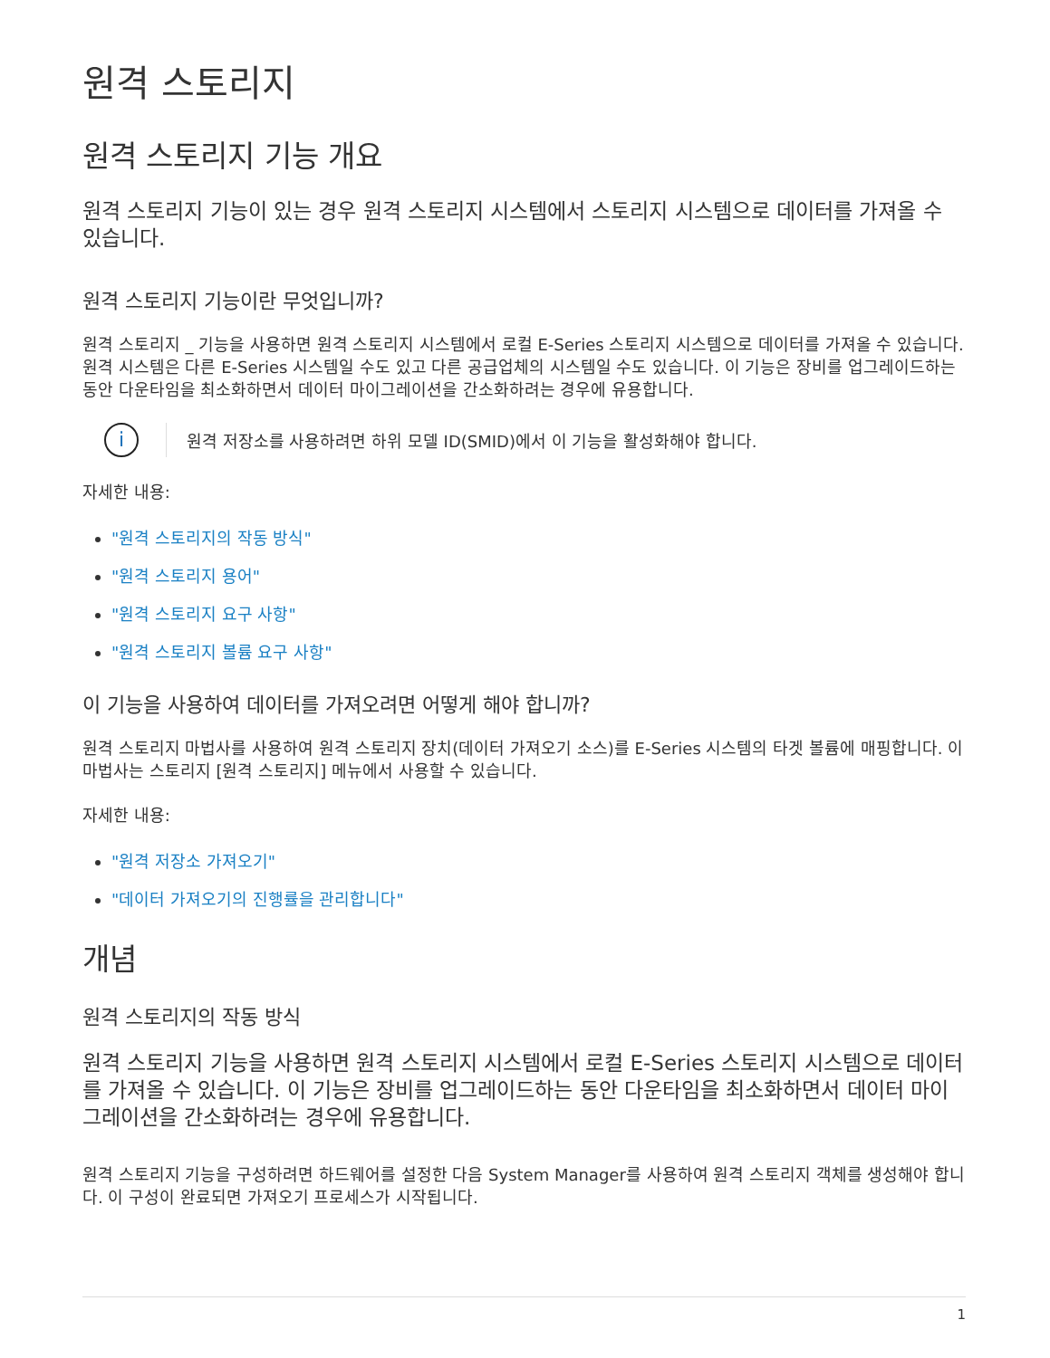원격 스토리지
원격 스토리지 기능 개요
원격 스토리지 기능이 있는 경우 원격 스토리지 시스템에서 스토리지 시스템으로 데이터를 가져올 수 있습니다.
원격 스토리지 기능이란 무엇입니까?
원격 스토리지 _ 기능을 사용하면 원격 스토리지 시스템에서 로컬 E-Series 스토리지 시스템으로 데이터를 가져올 수 있습니다. 원격 시스템은 다른 E-Series 시스템일 수도 있고 다른 공급업체의 시스템일 수도 있습니다. 이 기능은 장비를 업그레이드하는 동안 다운타임을 최소화하면서 데이터 마이그레이션을 간소화하려는 경우에 유용합니다.
i
원격 저장소를 사용하려면 하위 모델 ID(SMID)에서 이 기능을 활성화해야 합니다.
자세한 내용:
"원격 스토리지의 작동 방식"
"원격 스토리지 용어"
"원격 스토리지 요구 사항"
"원격 스토리지 볼륨 요구 사항"
이 기능을 사용하여 데이터를 가져오려면 어떻게 해야 합니까?
원격 스토리지 마법사를 사용하여 원격 스토리지 장치(데이터 가져오기 소스)를 E-Series 시스템의 타겟 볼륨에 매핑합니다. 이 마법사는 스토리지 [원격 스토리지] 메뉴에서 사용할 수 있습니다.
자세한 내용:
"원격 저장소 가져오기"
"데이터 가져오기의 진행률을 관리합니다"
개념
원격 스토리지의 작동 방식
원격 스토리지 기능을 사용하면 원격 스토리지 시스템에서 로컬 E-Series 스토리지 시스템으로 데이터를 가져올 수 있습니다. 이 기능은 장비를 업그레이드하는 동안 다운타임을 최소화하면서 데이터 마이그레이션을 간소화하려는 경우에 유용합니다.
원격 스토리지 기능을 구성하려면 하드웨어를 설정한 다음 System Manager를 사용하여 원격 스토리지 객체를 생성해야 합니다. 이 구성이 완료되면 가져오기 프로세스가 시작됩니다.
1